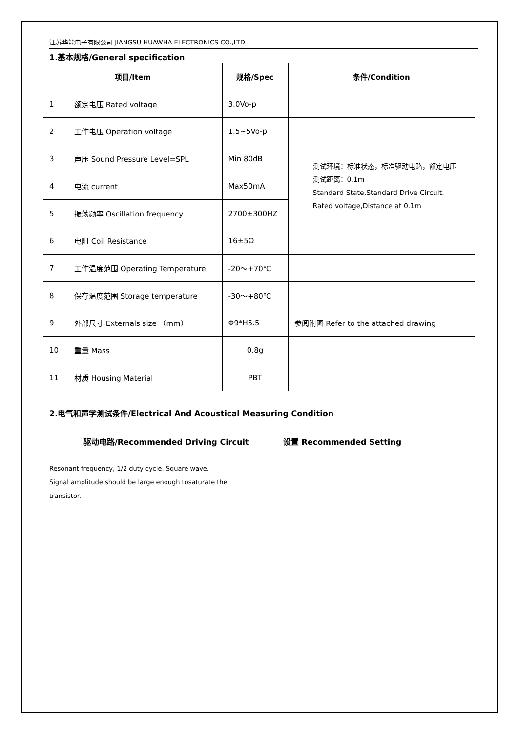江苏华能电子有限公司 JIANGSU HUAWHA ELECTRONICS CO.,LTD
1.基本规格/General specification
| 项目/Item | | 规格/Spec | 条件/Condition |
| --- | --- | --- | --- |
| 1 | 额定电压 Rated voltage | 3.0Vo-p | |
| 2 | 工作电压 Operation voltage | 1.5~5Vo-p | |
| 3 | 声压 Sound Pressure Level=SPL | Min 80dB | 测试环境：标准状态，标准驱动电路，额定电压 测试距离：0.1m Standard State,Standard Drive Circuit. Rated voltage,Distance at 0.1m |
| 4 | 电流 current | Max50mA | |
| 5 | 振荡频率 Oscillation frequency | 2700±300HZ | |
| 6 | 电阻 Coil Resistance | 16±5Ω | |
| 7 | 工作温度范围 Operating Temperature | -20～+70℃ | |
| 8 | 保存温度范围 Storage temperature | -30～+80℃ | |
| 9 | 外部尺寸 Externals size （mm） | Φ9*H5.5 | 参阅附图 Refer to the attached drawing |
| 10 | 重量 Mass | 0.8g | |
| 11 | 材质 Housing Material | PBT | |
2.电气和声学测试条件/Electrical And Acoustical Measuring Condition
驱动电路/Recommended Driving Circuit 设置 Recommended Setting
Resonant frequency, 1/2 duty cycle. Square wave.
Signal amplitude should be large enough tosaturate the
transistor.